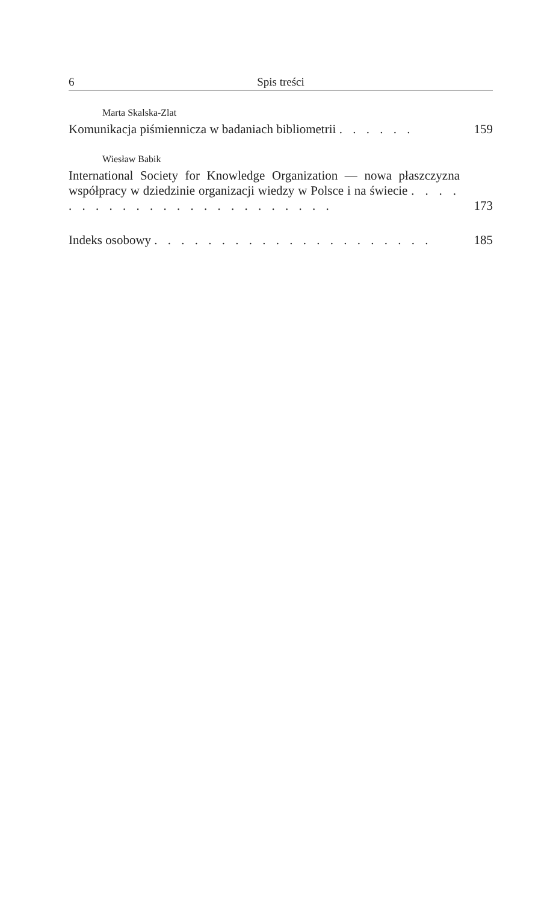6 Spis treści
Marta Skalska-Zlat
Komunikacja piśmiennicza w badaniach bibliometrii . . . . . . 159
Wiesław Babik
International Society for Knowledge Organization — nowa płaszczyzna współpracy w dziedzinie organizacji wiedzy w Polsce i na świecie . . . . . . . . . . . . . . . . . . . . . . . . 173
Indeks osobowy . . . . . . . . . . . . . . . . . . . . . 185